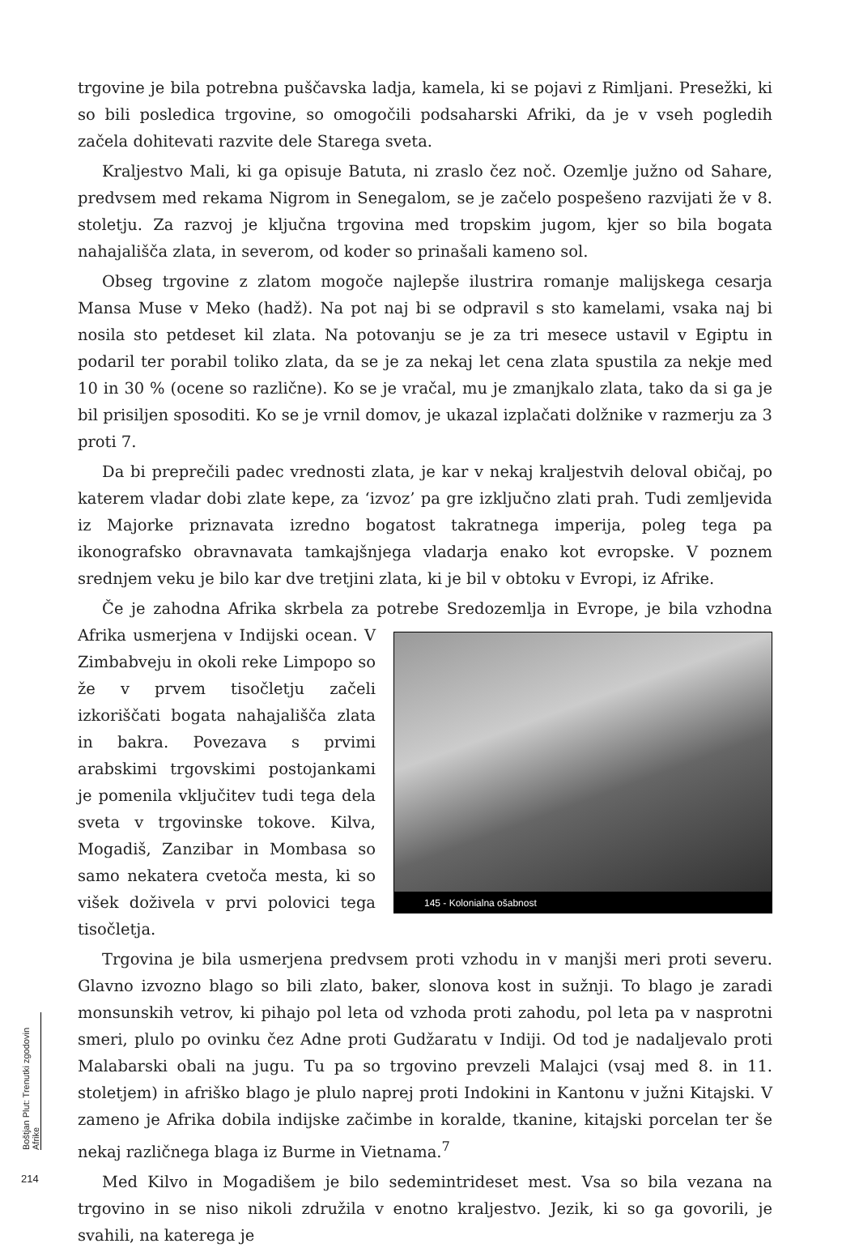trgovine je bila potrebna puščavska ladja, kamela, ki se pojavi z Rimljani. Presežki, ki so bili posledica trgovine, so omogočili podsaharski Afriki, da je v vseh pogledih začela dohitevati razvite dele Starega sveta.
Kraljestvo Mali, ki ga opisuje Batuta, ni zraslo čez noč. Ozemlje južno od Sahare, predvsem med rekama Nigrom in Senegalom, se je začelo pospešeno razvijati že v 8. stoletju. Za razvoj je ključna trgovina med tropskim jugom, kjer so bila bogata nahajališča zlata, in severom, od koder so prinašali kameno sol.
Obseg trgovine z zlatom mogoče najlepše ilustrira romanje malijskega cesarja Mansa Muse v Meko (hadž). Na pot naj bi se odpravil s sto kamelami, vsaka naj bi nosila sto petdeset kil zlata. Na potovanju se je za tri mesece ustavil v Egiptu in podaril ter porabil toliko zlata, da se je za nekaj let cena zlata spustila za nekje med 10 in 30 % (ocene so različne). Ko se je vračal, mu je zmanjkalo zlata, tako da si ga je bil prisiljen sposoditi. Ko se je vrnil domov, je ukazal izplačati dolžnike v razmerju za 3 proti 7.
Da bi preprečili padec vrednosti zlata, je kar v nekaj kraljestvih deloval običaj, po katerem vladar dobi zlate kepe, za ‘izvoz’ pa gre izključno zlati prah. Tudi zemljevida iz Majorke priznavata izredno bogatost takratnega imperija, poleg tega pa ikonografsko obravnavata tamkajšnjega vladarja enako kot evropske. V poznem srednjem veku je bilo kar dve tretjini zlata, ki je bil v obtoku v Evropi, iz Afrike.
Če je zahodna Afrika skrbela za potrebe Sredozemlja in Evrope, je bila vzhodna Afrika usmerjena v Indijski ocean. 145 - Kolonialna ošabnost V Zimbabveju in okoli reke Limpopo so že v prvem tisočletju začeli izkoriščati bogata nahajališča zlata in bakra. Povezava s prvimi arabskimi trgovskimi postojankami je pomenila vključitev tudi tega dela sveta v trgovinske tokove. Kilva, Mogadiš, Zanzibar in Mombasa so samo nekatera cvetoča mesta, ki so višek doživela v prvi polovici tega tisočletja.
Trgovina je bila usmerjena predvsem proti vzhodu in v manjši meri proti severu. Glavno izvozno blago so bili zlato, baker, slonova kost in sužnji. To blago je zaradi monsunskih vetrov, ki pihajo pol leta od vzhoda proti zahodu, pol leta pa v nasprotni smeri, plulo po ovinku čez Adne proti Gudžaratu v Indiji. Od tod je nadaljevalo proti Malabarski obali na jugu. Tu pa so trgovino prevzeli Malajci (vsaj med 8. in 11. stoletjem) in afriško blago je plulo naprej proti Indokini in Kantonu v južni Kitajski. V zameno je Afrika dobila indijske začimbe in koralde, tkanine, kitajski porcelan ter še nekaj različnega blaga iz Burme in Vietnama.<sup>7</sup>
Med Kilvo in Mogadišem je bilo sedemintrideset mest. Vsa so bila vezana na trgovino in se niso nikoli združila v enotno kraljestvo. Jezik, ki so ga govorili, je svahili, na katerega je
Boštjan Plut: Trenutki zgodovin Afrike
214